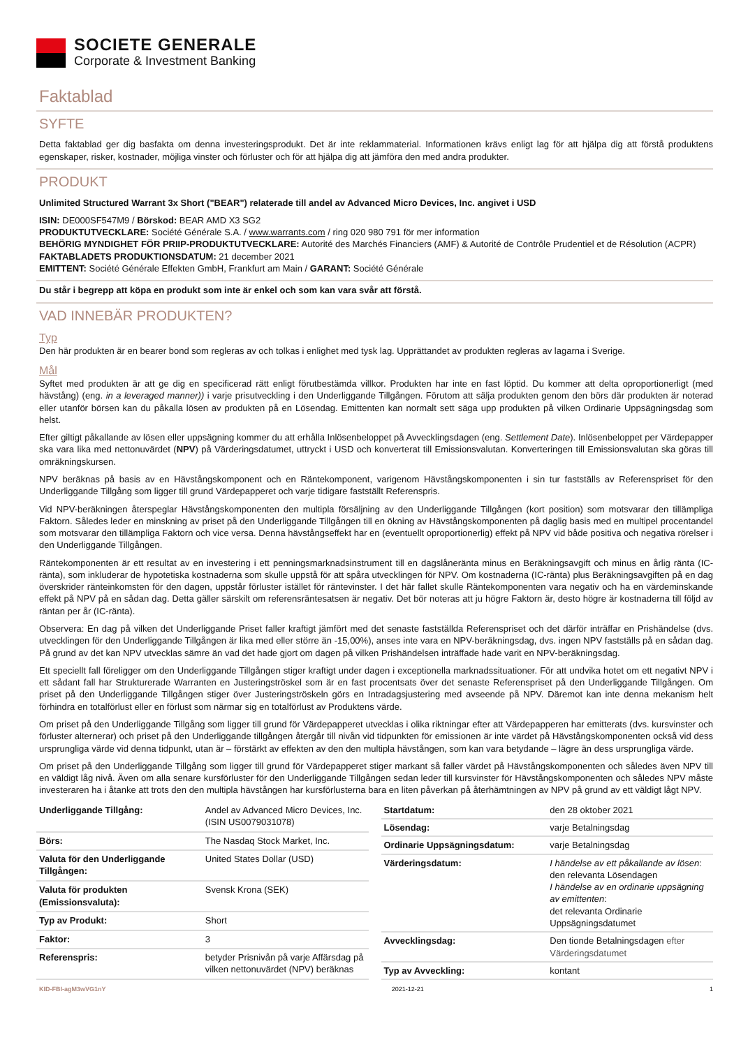SOCIETE GENERALE
Corporate & Investment Banking
Faktablad
SYFTE
Detta faktablad ger dig basfakta om denna investeringsprodukt. Det är inte reklammaterial. Informationen krävs enligt lag för att hjälpa dig att förstå produktens egenskaper, risker, kostnader, möjliga vinster och förluster och för att hjälpa dig att jämföra den med andra produkter.
PRODUKT
Unlimited Structured Warrant 3x Short ("BEAR") relaterade till andel av Advanced Micro Devices, Inc. angivet i USD
ISIN: DE000SF547M9 / Börskod: BEAR AMD X3 SG2
PRODUKTUTVECKLARE: Société Générale S.A. / www.warrants.com / ring 020 980 791 för mer information
BEHÖRIG MYNDIGHET FÖR PRIIP-PRODUKTUTVECKLARE: Autorité des Marchés Financiers (AMF) & Autorité de Contrôle Prudentiel et de Résolution (ACPR)
FAKTABLADETS PRODUKTIONSDATUM: 21 december 2021
EMITTENT: Société Générale Effekten GmbH, Frankfurt am Main / GARANT: Société Générale
Du står i begrepp att köpa en produkt som inte är enkel och som kan vara svår att förstå.
VAD INNEBÄR PRODUKTEN?
Typ
Den här produkten är en bearer bond som regleras av och tolkas i enlighet med tysk lag. Upprättandet av produkten regleras av lagarna i Sverige.
Mål
Syftet med produkten är att ge dig en specificerad rätt enligt förutbestämda villkor. Produkten har inte en fast löptid. Du kommer att delta oproportionerligt (med hävstång) (eng. in a leveraged manner)) i varje prisutveckling i den Underliggande Tillgången. Förutom att sälja produkten genom den börs där produkten är noterad eller utanför börsen kan du påkalla lösen av produkten på en Lösendag. Emittenten kan normalt sett säga upp produkten på vilken Ordinarie Uppsägningsdag som helst.
Efter giltigt påkallande av lösen eller uppsägning kommer du att erhålla Inlösenbeloppet på Avvecklingsdagen (eng. Settlement Date). Inlösenbeloppet per Värdepapper ska vara lika med nettonuvärdet (NPV) på Värderingsdatumet, uttryckt i USD och konverterat till Emissionsvalutan. Konverteringen till Emissionsvalutan ska göras till omräkningskursen.
NPV beräknas på basis av en Hävstångskomponent och en Räntekomponent, varigenom Hävstångskomponenten i sin tur fastställs av Referenspriset för den Underliggande Tillgång som ligger till grund Värdepapperet och varje tidigare fastställt Referenspris.
Vid NPV-beräkningen återspeglar Hävstångskomponenten den multipla försäljning av den Underliggande Tillgången (kort position) som motsvarar den tillämpliga Faktorn. Således leder en minskning av priset på den Underliggande Tillgången till en ökning av Hävstångskomponenten på daglig basis med en multipel procentandel som motsvarar den tillämpliga Faktorn och vice versa. Denna hävstångseffekt har en (eventuellt oproportionerlig) effekt på NPV vid både positiva och negativa rörelser i den Underliggande Tillgången.
Räntekomponenten är ett resultat av en investering i ett penningsmarknadsinstrument till en dagslåneränta minus en Beräkningsavgift och minus en årlig ränta (IC-ränta), som inkluderar de hypotetiska kostnaderna som skulle uppstå för att spåra utvecklingen för NPV. Om kostnaderna (IC-ränta) plus Beräkningsavgiften på en dag överskrider ränteinkomsten för den dagen, uppstår förluster istället för räntevinster. I det här fallet skulle Räntekomponenten vara negativ och ha en värdeminskande effekt på NPV på en sådan dag. Detta gäller särskilt om referensräntesatsen är negativ. Det bör noteras att ju högre Faktorn är, desto högre är kostnaderna till följd av räntan per år (IC-ränta).
Observera: En dag på vilken det Underliggande Priset faller kraftigt jämfört med det senaste fastställda Referenspriset och det därför inträffar en Prishändelse (dvs. utvecklingen för den Underliggande Tillgången är lika med eller större än -15,00%), anses inte vara en NPV-beräkningsdag, dvs. ingen NPV fastställs på en sådan dag. På grund av det kan NPV utvecklas sämre än vad det hade gjort om dagen på vilken Prishändelsen inträffade hade varit en NPV-beräkningsdag.
Ett speciellt fall föreligger om den Underliggande Tillgången stiger kraftigt under dagen i exceptionella marknadssituationer. För att undvika hotet om ett negativt NPV i ett sådant fall har Strukturerade Warranten en Justeringströskel som är en fast procentsats över det senaste Referenspriset på den Underliggande Tillgången. Om priset på den Underliggande Tillgången stiger över Justeringströskeln görs en Intradagsjustering med avseende på NPV. Däremot kan inte denna mekanism helt förhindra en totalförlust eller en förlust som närmar sig en totalförlust av Produktens värde.
Om priset på den Underliggande Tillgång som ligger till grund för Värdepapperet utvecklas i olika riktningar efter att Värdepapperen har emitterats (dvs. kursvinster och förluster alternerar) och priset på den Underliggande tillgången återgår till nivån vid tidpunkten för emissionen är inte värdet på Hävstångskomponenten också vid dess ursprungliga värde vid denna tidpunkt, utan är – förstärkt av effekten av den den multipla hävstången, som kan vara betydande – lägre än dess ursprungliga värde.
Om priset på den Underliggande Tillgång som ligger till grund för Värdepapperet stiger markant så faller värdet på Hävstångskomponenten och således även NPV till en väldigt låg nivå. Även om alla senare kursförluster för den Underliggande Tillgången sedan leder till kursvinster för Hävstångskomponenten och således NPV måste investeraren ha i åtanke att trots den den multipla hävstången har kursförlusterna bara en liten påverkan på återhämtningen av NPV på grund av ett väldigt lågt NPV.
| Underliggande Tillgång: | Andel av Advanced Micro Devices, Inc. (ISIN US0079031078) |
| Börs: | The Nasdaq Stock Market, Inc. |
| Valuta för den Underliggande Tillgången: | United States Dollar (USD) |
| Valuta för produkten (Emissionsvaluta): | Svensk Krona (SEK) |
| Typ av Produkt: | Short |
| Faktor: | 3 |
| Referenspris: | betyder Prisnivån på varje Affärsdag på vilken nettonuvärdet (NPV) beräknas |
| Startdatum: | den 28 oktober 2021 |
| Lösendag: | varje Betalningsdag |
| Ordinarie Uppsägningsdatum: | varje Betalningsdag |
| Värderingsdatum: | I händelse av ett påkallande av lösen : den relevanta Lösendagen I händelse av en ordinarie uppsägning av emittenten : det relevanta Ordinarie Uppsägningsdatumet |
| Avvecklingsdag: | Den tionde Betalningsdagen efter Värderingsdatumet |
| Typ av Avveckling: | kontant |
KID-FBI-agM3wVG1nY 2021-12-21 1